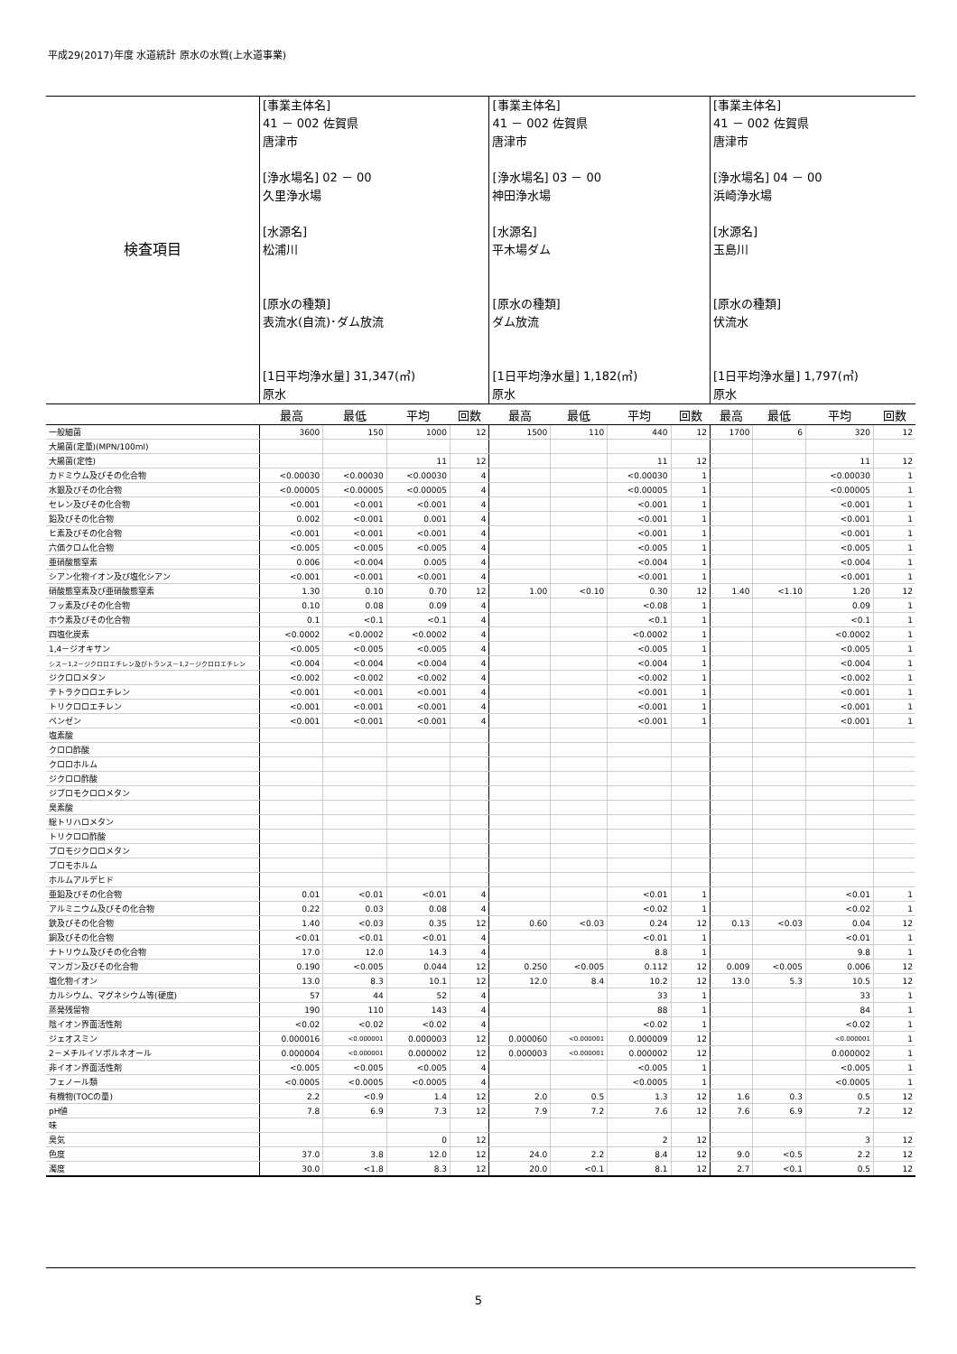平成29(2017)年度 水道統計 原水の水質(上水道事業)
| 検査項目 | [事業主体名] 41 － 002 佐賀県 唐津市 [浄水場名] 02 － 00 久里浄水場 [水源名] 松浦川 [原水の種類] 表流水(自流)･ダム放流 [1日平均浄水量] 31,347(㎥) 原水 | | | | [事業主体名] 41 － 002 佐賀県 唐津市 [浄水場名] 03 － 00 神田浄水場 [水源名] 平木場ダム [原水の種類] ダム放流 [1日平均浄水量] 1,182(㎥) 原水 | | | | [事業主体名] 41 － 002 佐賀県 唐津市 [浄水場名] 04 － 00 浜崎浄水場 [水源名] 玉島川 [原水の種類] 伏流水 [1日平均浄水量] 1,797(㎥) 原水 | | | |
| | 最高 | 最低 | 平均 | 回数 | 最高 | 最低 | 平均 | 回数 | 最高 | 最低 | 平均 | 回数 |
| 一般細菌 | 3600 | 150 | 1000 | 12 | 1500 | 110 | 440 | 12 | 1700 | 6 | 320 | 12 |
| 大腸菌(定量)(MPN/100ml) | | | | | | | | | | | | |
| 大腸菌(定性) | | | 11 | 12 | | | 11 | 12 | | | 11 | 12 |
| カドミウム及びその化合物 | <0.00030 | <0.00030 | <0.00030 | 4 | | | <0.00030 | 1 | | | <0.00030 | 1 |
| 水銀及びその化合物 | <0.00005 | <0.00005 | <0.00005 | 4 | | | <0.00005 | 1 | | | <0.00005 | 1 |
| セレン及びその化合物 | <0.001 | <0.001 | <0.001 | 4 | | | <0.001 | 1 | | | <0.001 | 1 |
| 鉛及びその化合物 | 0.002 | <0.001 | 0.001 | 4 | | | <0.001 | 1 | | | <0.001 | 1 |
| ヒ素及びその化合物 | <0.001 | <0.001 | <0.001 | 4 | | | <0.001 | 1 | | | <0.001 | 1 |
| 六価クロム化合物 | <0.005 | <0.005 | <0.005 | 4 | | | <0.005 | 1 | | | <0.005 | 1 |
| 亜硝酸態窒素 | 0.006 | <0.004 | 0.005 | 4 | | | <0.004 | 1 | | | <0.004 | 1 |
| シアン化物イオン及び塩化シアン | <0.001 | <0.001 | <0.001 | 4 | | | <0.001 | 1 | | | <0.001 | 1 |
| 硝酸態窒素及び亜硝酸態窒素 | 1.30 | 0.10 | 0.70 | 12 | 1.00 | <0.10 | 0.30 | 12 | 1.40 | <1.10 | 1.20 | 12 |
| フッ素及びその化合物 | 0.10 | 0.08 | 0.09 | 4 | | | <0.08 | 1 | | | 0.09 | 1 |
| ホウ素及びその化合物 | 0.1 | <0.1 | <0.1 | 4 | | | <0.1 | 1 | | | <0.1 | 1 |
| 四塩化炭素 | <0.0002 | <0.0002 | <0.0002 | 4 | | | <0.0002 | 1 | | | <0.0002 | 1 |
| 1,4－ジオキサン | <0.005 | <0.005 | <0.005 | 4 | | | <0.005 | 1 | | | <0.005 | 1 |
| シス－1,2－ジクロロエチレン及びトランス－1,2－ジクロロエチレン | <0.004 | <0.004 | <0.004 | 4 | | | <0.004 | 1 | | | <0.004 | 1 |
| ジクロロメタン | <0.002 | <0.002 | <0.002 | 4 | | | <0.002 | 1 | | | <0.002 | 1 |
| テトラクロロエチレン | <0.001 | <0.001 | <0.001 | 4 | | | <0.001 | 1 | | | <0.001 | 1 |
| トリクロロエチレン | <0.001 | <0.001 | <0.001 | 4 | | | <0.001 | 1 | | | <0.001 | 1 |
| ベンゼン | <0.001 | <0.001 | <0.001 | 4 | | | <0.001 | 1 | | | <0.001 | 1 |
| 塩素酸 | | | | | | | | | | | | |
| クロロ酢酸 | | | | | | | | | | | | |
| クロロホルム | | | | | | | | | | | | |
| ジクロロ酢酸 | | | | | | | | | | | | |
| ジブロモクロロメタン | | | | | | | | | | | | |
| 臭素酸 | | | | | | | | | | | | |
| 総トリハロメタン | | | | | | | | | | | | |
| トリクロロ酢酸 | | | | | | | | | | | | |
| ブロモジクロロメタン | | | | | | | | | | | | |
| ブロモホルム | | | | | | | | | | | | |
| ホルムアルデヒド | | | | | | | | | | | | |
| 亜鉛及びその化合物 | 0.01 | <0.01 | <0.01 | 4 | | | <0.01 | 1 | | | <0.01 | 1 |
| アルミニウム及びその化合物 | 0.22 | 0.03 | 0.08 | 4 | | | <0.02 | 1 | | | <0.02 | 1 |
| 鉄及びその化合物 | 1.40 | <0.03 | 0.35 | 12 | 0.60 | <0.03 | 0.24 | 12 | 0.13 | <0.03 | 0.04 | 12 |
| 銅及びその化合物 | <0.01 | <0.01 | <0.01 | 4 | | | <0.01 | 1 | | | <0.01 | 1 |
| ナトリウム及びその化合物 | 17.0 | 12.0 | 14.3 | 4 | | | 8.8 | 1 | | | 9.8 | 1 |
| マンガン及びその化合物 | 0.190 | <0.005 | 0.044 | 12 | 0.250 | <0.005 | 0.112 | 12 | 0.009 | <0.005 | 0.006 | 12 |
| 塩化物イオン | 13.0 | 8.3 | 10.1 | 12 | 12.0 | 8.4 | 10.2 | 12 | 13.0 | 5.3 | 10.5 | 12 |
| カルシウム、マグネシウム等(硬度) | 57 | 44 | 52 | 4 | | | 33 | 1 | | | 33 | 1 |
| 蒸発残留物 | 190 | 110 | 143 | 4 | | | 88 | 1 | | | 84 | 1 |
| 陰イオン界面活性剤 | <0.02 | <0.02 | <0.02 | 4 | | | <0.02 | 1 | | | <0.02 | 1 |
| ジェオスミン | 0.000016 | <0.000001 | 0.000003 | 12 | 0.000060 | <0.000001 | 0.000009 | 12 | | | <0.000001 | 1 |
| 2－メチルイソボルネオール | 0.000004 | <0.000001 | 0.000002 | 12 | 0.000003 | <0.000001 | 0.000002 | 12 | | | 0.000002 | 1 |
| 非イオン界面活性剤 | <0.005 | <0.005 | <0.005 | 4 | | | <0.005 | 1 | | | <0.005 | 1 |
| フェノール類 | <0.0005 | <0.0005 | <0.0005 | 4 | | | <0.0005 | 1 | | | <0.0005 | 1 |
| 有機物(TOCの量) | 2.2 | <0.9 | 1.4 | 12 | 2.0 | 0.5 | 1.3 | 12 | 1.6 | 0.3 | 0.5 | 12 |
| pH値 | 7.8 | 6.9 | 7.3 | 12 | 7.9 | 7.2 | 7.6 | 12 | 7.6 | 6.9 | 7.2 | 12 |
| 味 | | | | | | | | | | | | |
| 臭気 | | | 0 | 12 | | | 2 | 12 | | | 3 | 12 |
| 色度 | 37.0 | 3.8 | 12.0 | 12 | 24.0 | 2.2 | 8.4 | 12 | 9.0 | <0.5 | 2.2 | 12 |
| 濁度 | 30.0 | <1.8 | 8.3 | 12 | 20.0 | <0.1 | 8.1 | 12 | 2.7 | <0.1 | 0.5 | 12 |
5